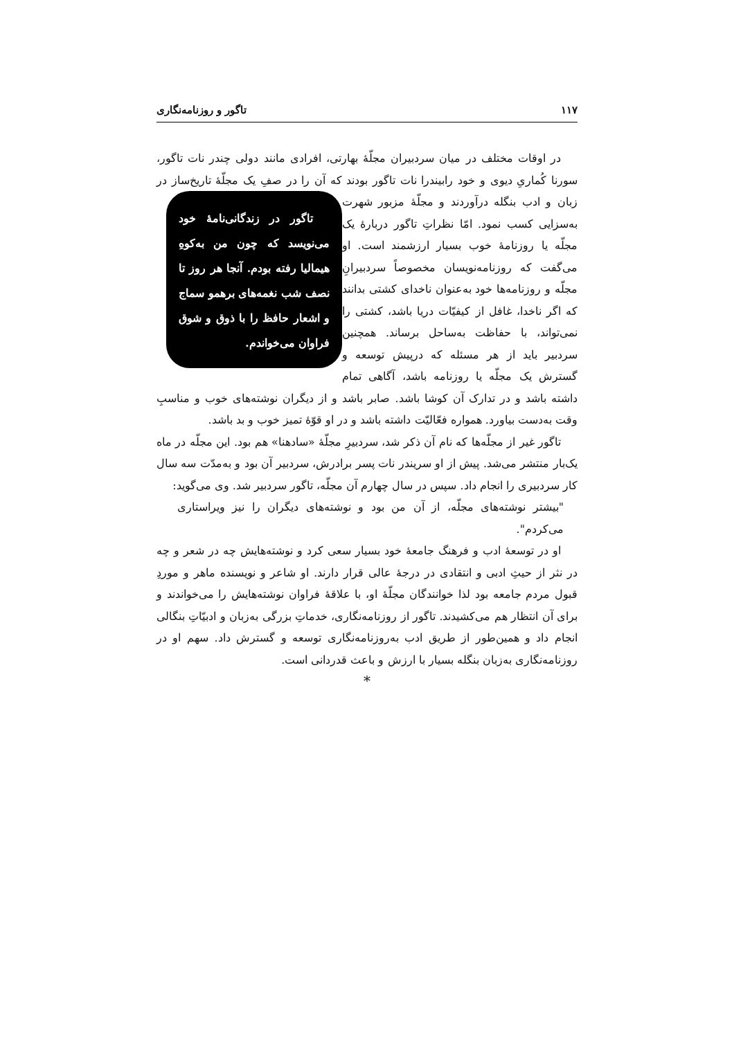۱۱۷ تاگور و روزنامه‌نگاری
در اوقات مختلف در میان سردبیران مجلّهٔ بهارتی، افرادی مانند دولی چندر نات تاگور، سورنا کُماریِ دیوی و خود رابیندرا نات تاگور بودند که آن را در صفِ یک مجلّهٔ تاریخ‌ساز در زبان و ادب بنگله درآوردند و مجلّهٔ تاگور در زندگانی‌نامهٔ خود می‌نویسد که چون من به‌کوهِ هیمالیا رفته بودم. آنجا هر روز تا نصف شب نغمه‌های برهمو سماج و اشعار حافظ را با ذوق و شوق فراوان می‌خواندم. مزبور شهرت به‌سزایی کسب نمود. امّا نظراتِ تاگور دربارهٔ یک مجلّه یا روزنامهٔ خوب بسیار ارزشمند است. او می‌گفت که روزنامه‌نویسان مخصوصاً سردبیرانِ مجلّه و روزنامه‌ها خود به‌عنوان ناخدای کشتی بدانند که اگر ناخدا، غافل از کیفیّات دریا باشد، کشتی را نمی‌تواند، با حفاظت به‌ساحل برساند. همچنین سردبیر باید از هر مسئله که درپیش توسعه و گسترش یک مجلّه یا روزنامه باشد، آگاهی تمام داشته باشد و در تدارک آن کوشا باشد. صابر باشد و از دیگران نوشته‌های خوب و مناسبِ وقت به‌دست بیاورد. همواره فعّالیّت داشته باشد و در او قوّهٔ تمیز خوب و بد باشد.
تاگور غیر از مجلّه‌ها که نام آن ذکر شد، سردبیرِ مجلّهٔ «سادهنا» هم بود. این مجلّه در ماه یک‌بار منتشر می‌شد. پیش از او سریندر نات پسر برادرش، سردبیر آن بود و به‌مدّت سه سال کار سردبیری را انجام داد. سپس در سال چهارم آن مجلّه، تاگور سردبیر شد. وی می‌گوید:
"بیشتر نوشته‌های مجلّه، از آن من بود و نوشته‌های دیگران را نیز ویراستاری می‌کردم".
او در توسعهٔ ادب و فرهنگ جامعهٔ خود بسیار سعی کرد و نوشته‌هایش چه در شعر و چه در نثر از حیثِ ادبی و انتقادی در درجهٔ عالی قرار دارند. او شاعر و نویسنده ماهر و موردِ قبول مردم جامعه بود لذا خوانندگان مجلّهٔ او، با علاقهٔ فراوان نوشته‌هایش را می‌خواندند و برای آن انتظار هم می‌کشیدند. تاگور از روزنامه‌نگاری، خدماتِ بزرگی به‌زبان و ادبیّاتِ بنگالی انجام داد و همین‌طور از طریق ادب به‌روزنامه‌نگاری توسعه و گسترش داد. سهم او در روزنامه‌نگاری به‌زبان بنگله بسیار با ارزش و باعث قدردانی است.
*